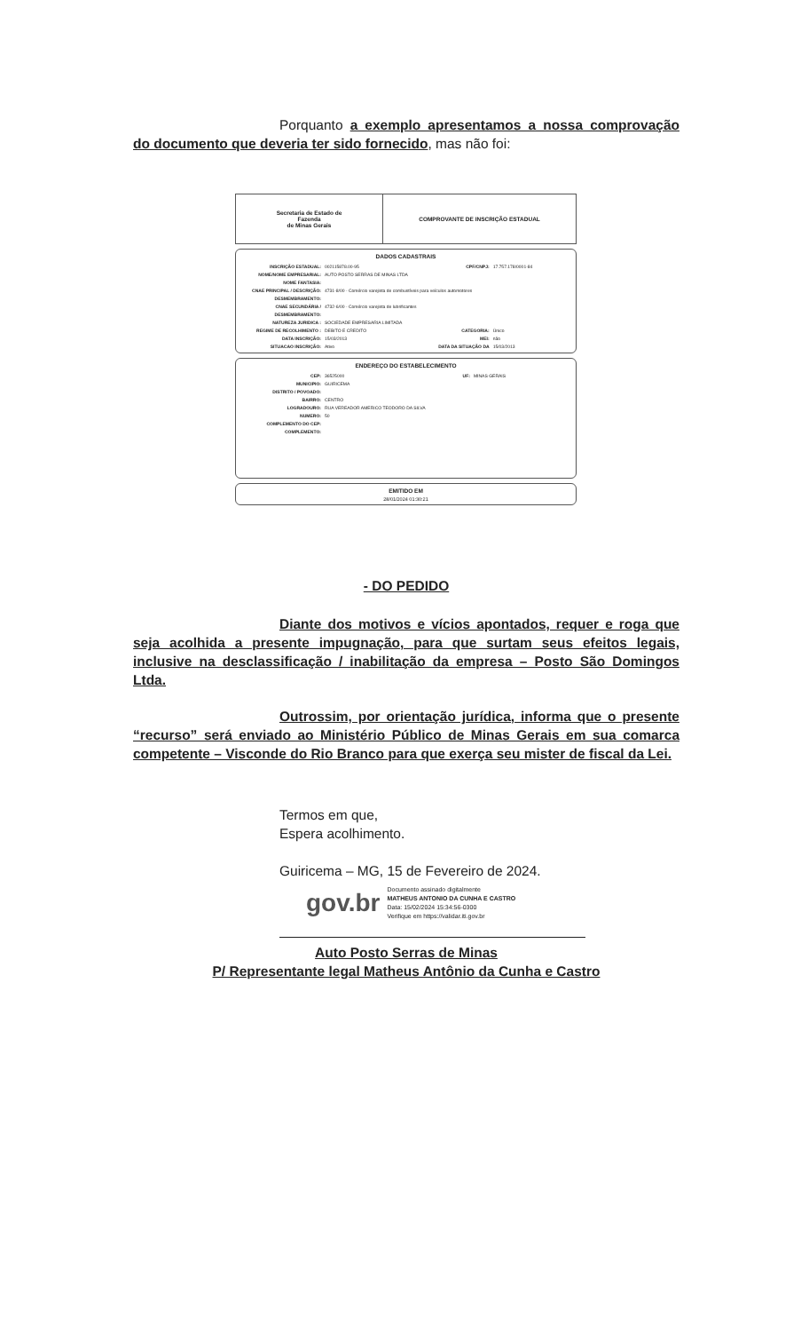Porquanto a exemplo apresentamos a nossa comprovação do documento que deveria ter sido fornecido, mas não foi:
Secretaria de Estado de
Fazenda
de Minas Gerais
COMPROVANTE DE INSCRIÇÃO ESTADUAL
DADOS CADASTRAIS
| INSCRIÇÃO ESTADUAL: | 002115878.00-95 | CPF/CNPJ: | 17.757.178/0001-84 |
| NOME/NOME EMPRESARIAL: | AUTO POSTO SERRAS DE MINAS LTDA | | |
| NOME FANTASIA: | | | |
| CNAE PRINCIPAL / DESCRIÇÃO: | 4731-8/00 - Comércio varejista de combustíveis para veículos automotores | | |
| DESMEMBRAMENTO: | | | |
| CNAE SECUNDÁRIA / | 4732-6/00 - Comércio varejista de lubrificantes | | |
| DESMEMBRAMENTO: | | | |
| NATUREZA JURIDICA : | SOCIEDADE EMPRESARIA LIMITADA | | |
| REGIME DE RECOLHIMENTO : | DEBITO E CREDITO | CATEGORIA: | Único |
| DATA INSCRIÇÃO: | 15/03/2013 | MEI: | não |
| SITUACAO INSCRIÇÃO: | Ativo | DATA DA SITUAÇÃO DA | 15/03/2013 |
ENDEREÇO DO ESTABELECIMENTO
| CEP: | 36525000 | UF: | MINAS GERAIS |
| MUNICIPIO: | GUIRICEMA | | |
| DISTRITO / POVOADO: | | | |
| BAIRRO: | CENTRO | | |
| LOGRADOURO: | RUA VEREADOR AMERICO TEODORO DA SILVA | | |
| NUMERO: | 50 | | |
| COMPLEMENTO DO CEP: | | | |
| COMPLEMENTO: | | | |
EMITIDO EM
28/01/2024 01:30:21
- DO PEDIDO
Diante dos motivos e vícios apontados, requer e roga que seja acolhida a presente impugnação, para que surtam seus efeitos legais, inclusive na desclassificação / inabilitação da empresa – Posto São Domingos Ltda.
Outrossim, por orientação jurídica, informa que o presente “recurso” será enviado ao Ministério Público de Minas Gerais em sua comarca competente – Visconde do Rio Branco para que exerça seu mister de fiscal da Lei.
Termos em que,
Espera acolhimento.
Guiricema – MG, 15 de Fevereiro de 2024.
gov.br
Documento assinado digitalmente
MATHEUS ANTONIO DA CUNHA E CASTRO
Data: 15/02/2024 15:34:56-0300
Verifique em https://validar.iti.gov.br
Auto Posto Serras de Minas
P/ Representante legal Matheus Antônio da Cunha e Castro